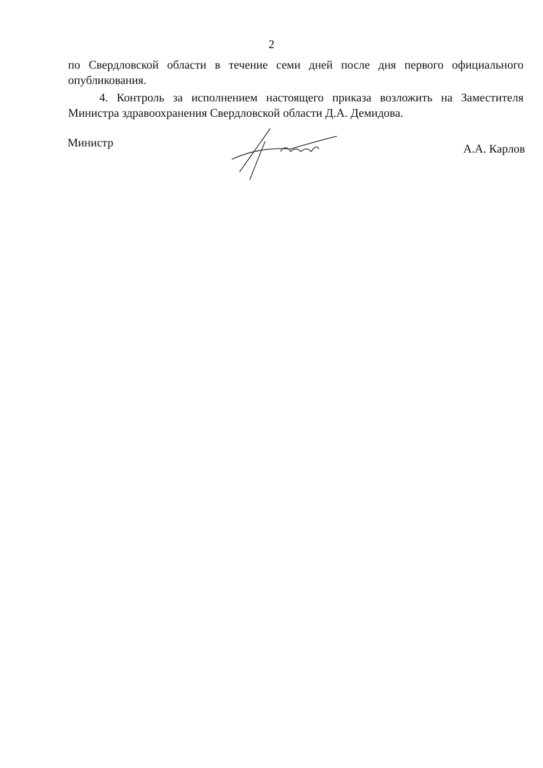2
по Свердловской области в течение семи дней после дня первого официального опубликования.
4. Контроль за исполнением настоящего приказа возложить на Заместителя Министра здравоохранения Свердловской области Д.А. Демидова.
Министр
А.А. Карлов